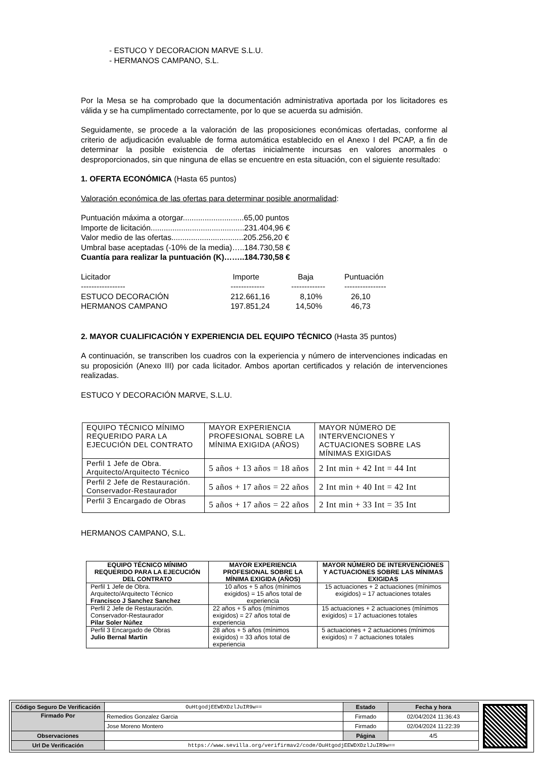- ESTUCO Y DECORACION MARVE S.L.U.
- HERMANOS CAMPANO, S.L.
Por la Mesa se ha comprobado que la documentación administrativa aportada por los licitadores es válida y se ha cumplimentado correctamente, por lo que se acuerda su admisión.
Seguidamente, se procede a la valoración de las proposiciones económicas ofertadas, conforme al criterio de adjudicación evaluable de forma automática establecido en el Anexo I del PCAP, a fin de determinar la posible existencia de ofertas inicialmente incursas en valores anormales o desproporcionados, sin que ninguna de ellas se encuentre en esta situación, con el siguiente resultado:
1. OFERTA ECONÓMICA (Hasta 65 puntos)
Valoración económica de las ofertas para determinar posible anormalidad:
Puntuación máxima a otorgar............................65,00 puntos
Importe de licitación...........................................231.404,96 €
Valor medio de las ofertas.................................205.256,20 €
Umbral base aceptadas (-10% de la media)…..184.730,58 €
Cuantía para realizar la puntuación (K)……..184.730,58 €
| Licitador | Importe | Baja | Puntuación |
| ----------------- | ------------- | ------------- | ---------------- |
| ESTUCO DECORACIÓN | 212.661,16 | 8,10% | 26,10 |
| HERMANOS CAMPANO | 197.851,24 | 14,50% | 46,73 |
2. MAYOR CUALIFICACIÓN Y EXPERIENCIA DEL EQUIPO TÉCNICO (Hasta 35 puntos)
A continuación, se transcriben los cuadros con la experiencia y número de intervenciones indicadas en su proposición (Anexo III) por cada licitador. Ambos aportan certificados y relación de intervenciones realizadas.
ESTUCO Y DECORACIÓN MARVE, S.L.U.
| EQUIPO TÉCNICO MÍNIMO REQUERIDO PARA LA EJECUCIÓN DEL CONTRATO | MAYOR EXPERIENCIA PROFESIONAL SOBRE LA MÍNIMA EXIGIDA (AÑOS) | MAYOR NÚMERO DE INTERVENCIONES Y ACTUACIONES SOBRE LAS MÍNIMAS EXIGIDAS |
| Perfil 1 Jefe de Obra. Arquitecto/Arquitecto Técnico | 5 años + 13 años = 18 años | 2 Int min + 42 Int = 44 Int |
| Perfil 2 Jefe de Restauración. Conservador-Restaurador | 5 años + 17 años = 22 años | 2 Int min + 40 Int = 42 Int |
| Perfil 3 Encargado de Obras | 5 años + 17 años = 22 años | 2 Int min + 33 Int = 35 Int |
HERMANOS CAMPANO, S.L.
| EQUIPO TÉCNICO MÍNIMO REQUERIDO PARA LA EJECUCIÓN DEL CONTRATO | MAYOR EXPERIENCIA PROFESIONAL SOBRE LA MÍNIMA EXIGIDA (AÑOS) | MAYOR NÚMERO DE INTERVENCIONES Y ACTUACIONES SOBRE LAS MÍNIMAS EXIGIDAS |
| --- | --- | --- |
| Perfil 1 Jefe de Obra. Arquitecto/Arquitecto Técnico Francisco J Sanchez Sanchez | 10 años + 5 años (mínimos exigidos) = 15 años total de experiencia | 15 actuaciones + 2 actuaciones (mínimos exigidos) = 17 actuaciones totales |
| Perfil 2 Jefe de Restauración. Conservador-Restaurador Pilar Soler Núñez | 22 años + 5 años (mínimos exigidos) = 27 años total de experiencia | 15 actuaciones + 2 actuaciones (mínimos exigidos) = 17 actuaciones totales |
| Perfil 3 Encargado de Obras Julio Bernal Martin | 28 años + 5 años (mínimos exigidos) = 33 años total de experiencia | 5 actuaciones + 2 actuaciones (mínimos exigidos) = 7 actuaciones totales |
| Código Seguro De Verificación | OuHtgodjEEWDXDzlJuIR9w== | Estado | Fecha y hora |
| Firmado Por | Remedios Gonzalez Garcia | Firmado | 02/04/2024 11:36:43 |
| | Jose Moreno Montero | Firmado | 02/04/2024 11:22:39 |
| Observaciones | | Página | 4/5 |
| Url De Verificación | https://www.sevilla.org/verifirmav2/code/OuHtgodjEEWDXDzlJuIR9w== | | |